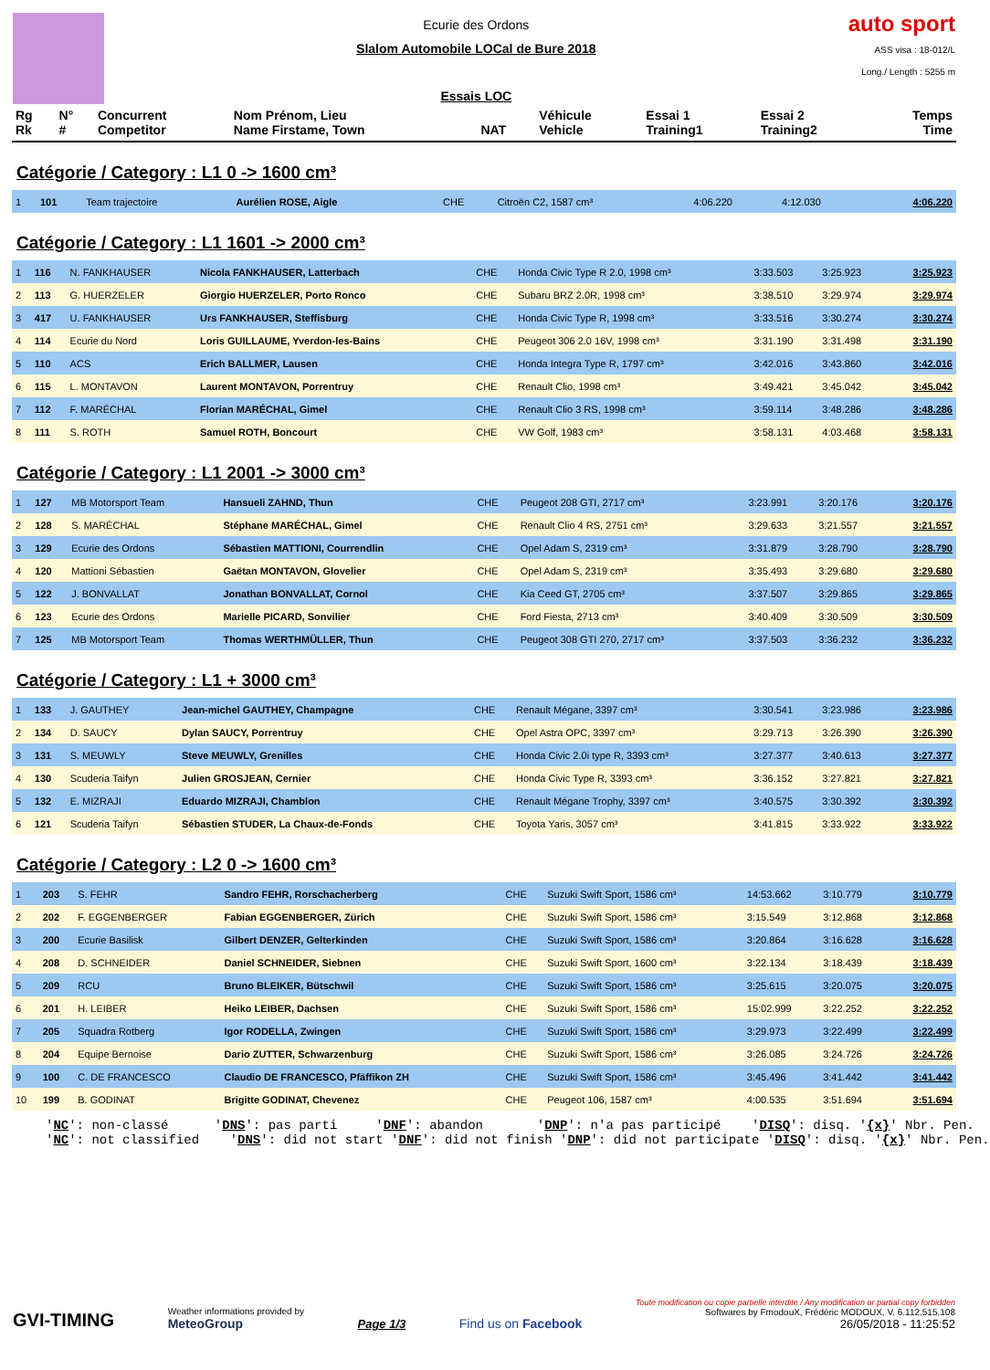Ecurie des Ordons
Slalom Automobile LOCal de Bure 2018
Essais LOC
auto sport
ASS visa : 18-012/L
Long./ Length : 5255 m
| Rg Rk | N° # | Concurrent Competitor | Nom Prénom, Lieu Name Firstame, Town | NAT | Véhicule Vehicle | Essai 1 Training1 | Essai 2 Training2 | Temps Time |
| --- | --- | --- | --- | --- | --- | --- | --- | --- |
Catégorie / Category : L1 0 -> 1600 cm³
| 1 | 101 | Team trajectoire | Aurélien ROSE, Aigle | CHE | Citroën C2, 1587 cm³ | 4:06.220 | 4:12.030 | 4:06.220 |
Catégorie / Category : L1 1601 -> 2000 cm³
| 1 | 116 | N. FANKHAUSER | Nicola FANKHAUSER, Latterbach | CHE | Honda Civic Type R 2.0, 1998 cm³ | 3:33.503 | 3:25.923 | 3:25.923 |
| 2 | 113 | G. HUERZELER | Giorgio HUERZELER, Porto Ronco | CHE | Subaru BRZ 2.0R, 1998 cm³ | 3:38.510 | 3:29.974 | 3:29.974 |
| 3 | 417 | U. FANKHAUSER | Urs FANKHAUSER, Steffisburg | CHE | Honda Civic Type R, 1998 cm³ | 3:33.516 | 3:30.274 | 3:30.274 |
| 4 | 114 | Ecurie du Nord | Loris GUILLAUME, Yverdon-les-Bains | CHE | Peugeot 306 2.0 16V, 1998 cm³ | 3:31.190 | 3:31.498 | 3:31.190 |
| 5 | 110 | ACS | Erich BALLMER, Lausen | CHE | Honda Integra Type R, 1797 cm³ | 3:42.016 | 3:43.860 | 3:42.016 |
| 6 | 115 | L. MONTAVON | Laurent MONTAVON, Porrentruy | CHE | Renault Clio, 1998 cm³ | 3:49.421 | 3:45.042 | 3:45.042 |
| 7 | 112 | F. MARÉCHAL | Florian MARÉCHAL, Gimel | CHE | Renault Clio 3 RS, 1998 cm³ | 3:59.114 | 3:48.286 | 3:48.286 |
| 8 | 111 | S. ROTH | Samuel ROTH, Boncourt | CHE | VW Golf, 1983 cm³ | 3:58.131 | 4:03.468 | 3:58.131 |
Catégorie / Category : L1 2001 -> 3000 cm³
| 1 | 127 | MB Motorsport Team | Hansueli ZAHND, Thun | CHE | Peugeot 208 GTI, 2717 cm³ | 3:23.991 | 3:20.176 | 3:20.176 |
| 2 | 128 | S. MARÉCHAL | Stéphane MARÉCHAL, Gimel | CHE | Renault Clio 4 RS, 2751 cm³ | 3:29.633 | 3:21.557 | 3:21.557 |
| 3 | 129 | Ecurie des Ordons | Sébastien MATTIONI, Courrendlin | CHE | Opel Adam S, 2319 cm³ | 3:31.879 | 3:28.790 | 3:28.790 |
| 4 | 120 | Mattioni Sébastien | Gaëtan MONTAVON, Glovelier | CHE | Opel Adam S, 2319 cm³ | 3:35.493 | 3:29.680 | 3:29.680 |
| 5 | 122 | J. BONVALLAT | Jonathan BONVALLAT, Cornol | CHE | Kia Ceed GT, 2705 cm³ | 3:37.507 | 3:29.865 | 3:29.865 |
| 6 | 123 | Ecurie des Ordons | Marielle PICARD, Sonvilier | CHE | Ford Fiesta, 2713 cm³ | 3:40.409 | 3:30.509 | 3:30.509 |
| 7 | 125 | MB Motorsport Team | Thomas WERTHMÜLLER, Thun | CHE | Peugeot 308 GTI 270, 2717 cm³ | 3:37.503 | 3:36.232 | 3:36.232 |
Catégorie / Category : L1 + 3000 cm³
| 1 | 133 | J. GAUTHEY | Jean-michel GAUTHEY, Champagne | CHE | Renault Mégane, 3397 cm³ | 3:30.541 | 3:23.986 | 3:23.986 |
| 2 | 134 | D. SAUCY | Dylan SAUCY, Porrentruy | CHE | Opel Astra OPC, 3397 cm³ | 3:29.713 | 3:26.390 | 3:26.390 |
| 3 | 131 | S. MEUWLY | Steve MEUWLY, Grenilles | CHE | Honda Civic 2.0i type R, 3393 cm³ | 3:27.377 | 3:40.613 | 3:27.377 |
| 4 | 130 | Scuderia Taifyn | Julien GROSJEAN, Cernier | CHE | Honda Civic Type R, 3393 cm³ | 3:36.152 | 3:27.821 | 3:27.821 |
| 5 | 132 | E. MIZRAJI | Eduardo MIZRAJI, Chamblon | CHE | Renault Mégane Trophy, 3397 cm³ | 3:40.575 | 3:30.392 | 3:30.392 |
| 6 | 121 | Scuderia Taifyn | Sébastien STUDER, La Chaux-de-Fonds | CHE | Toyota Yaris, 3057 cm³ | 3:41.815 | 3:33.922 | 3:33.922 |
Catégorie / Category : L2 0 -> 1600 cm³
| 1 | 203 | S. FEHR | Sandro FEHR, Rorschacherberg | CHE | Suzuki Swift Sport, 1586 cm³ | 14:53.662 | 3:10.779 | 3:10.779 |
| 2 | 202 | F. EGGENBERGER | Fabian EGGENBERGER, Zürich | CHE | Suzuki Swift Sport, 1586 cm³ | 3:15.549 | 3:12.868 | 3:12.868 |
| 3 | 200 | Ecurie Basilisk | Gilbert DENZER, Gelterkinden | CHE | Suzuki Swift Sport, 1586 cm³ | 3:20.864 | 3:16.628 | 3:16.628 |
| 4 | 208 | D. SCHNEIDER | Daniel SCHNEIDER, Siebnen | CHE | Suzuki Swift Sport, 1600 cm³ | 3:22.134 | 3:18.439 | 3:18.439 |
| 5 | 209 | RCU | Bruno BLEIKER, Bütschwil | CHE | Suzuki Swift Sport, 1586 cm³ | 3:25.615 | 3:20.075 | 3:20.075 |
| 6 | 201 | H. LEIBER | Heiko LEIBER, Dachsen | CHE | Suzuki Swift Sport, 1586 cm³ | 15:02.999 | 3:22.252 | 3:22.252 |
| 7 | 205 | Squadra Rotberg | Igor RODELLA, Zwingen | CHE | Suzuki Swift Sport, 1586 cm³ | 3:29.973 | 3:22.499 | 3:22.499 |
| 8 | 204 | Equipe Bernoise | Dario ZUTTER, Schwarzenburg | CHE | Suzuki Swift Sport, 1586 cm³ | 3:26.085 | 3:24.726 | 3:24.726 |
| 9 | 100 | C. DE FRANCESCO | Claudio DE FRANCESCO, Pfäffikon ZH | CHE | Suzuki Swift Sport, 1586 cm³ | 3:45.496 | 3:41.442 | 3:41.442 |
| 10 | 199 | B. GODINAT | Brigitte GODINAT, Chevenez | CHE | Peugeot 106, 1587 cm³ | 4:00.535 | 3:51.694 | 3:51.694 |
'NC': non-classé 'DNS': pas parti 'DNF': abandon 'DNP': n'a pas participé 'DISQ': disq. '{x}' Nbr. Pen. 'NC': not classified 'DNS': did not start 'DNF': did not finish 'DNP': did not participate 'DISQ': disq. '{x}' Nbr. Pen.
GVI-TIMING
Weather informations provided by
MeteoGroup
Page 1/3
Find us on Facebook
Toute modification ou copie partielle interdite / Any modification or partial copy forbidden
Softwares by FmodouX, Frédéric MODOUX, V. 6.112.515.108
26/05/2018 - 11:25:52